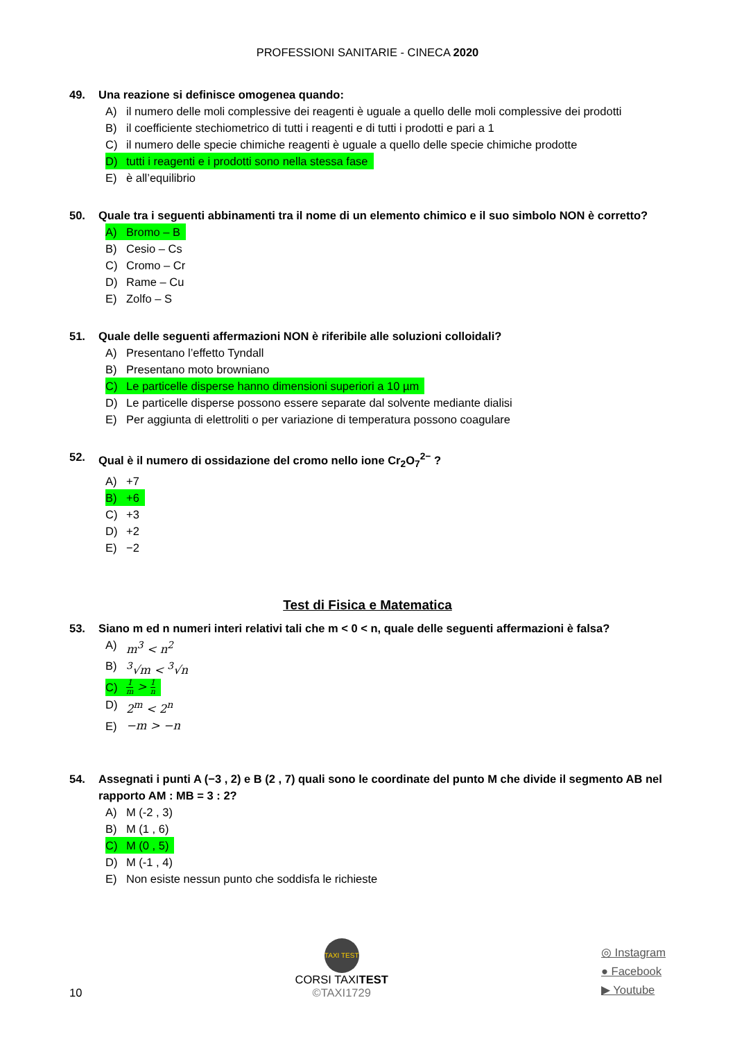PROFESSIONI SANITARIE - CINECA 2020
49. Una reazione si definisce omogenea quando:
A) il numero delle moli complessive dei reagenti è uguale a quello delle moli complessive dei prodotti
B) il coefficiente stechiometrico di tutti i reagenti e di tutti i prodotti e pari a 1
C) il numero delle specie chimiche reagenti è uguale a quello delle specie chimiche prodotte
D) tutti i reagenti e i prodotti sono nella stessa fase
E) è all’equilibrio
50. Quale tra i seguenti abbinamenti tra il nome di un elemento chimico e il suo simbolo NON è corretto?
A) Bromo – B
B) Cesio – Cs
C) Cromo – Cr
D) Rame – Cu
E) Zolfo – S
51. Quale delle seguenti affermazioni NON è riferibile alle soluzioni colloidali?
A) Presentano l’effetto Tyndall
B) Presentano moto browniano
C) Le particelle disperse hanno dimensioni superiori a 10 µm
D) Le particelle disperse possono essere separate dal solvente mediante dialisi
E) Per aggiunta di elettroliti o per variazione di temperatura possono coagulare
52. Qual è il numero di ossidazione del cromo nello ione Cr<sub>2</sub>O<sub>7</sub><sup>2−</sup> ?
A) +7
B) +6
C) +3
D) +2
E) −2
Test di Fisica e Matematica
53. Siano m ed n numeri interi relativi tali che m < 0 < n, quale delle seguenti affermazioni è falsa?
A) m<sup>3</sup> < n<sup>2</sup>
B) <sup>3</sup>√m < <sup>3</sup>√n
C) 1 m > 1 n
D) 2<sup>m</sup> < 2<sup>n</sup>
E) −m > −n
54. Assegnati i punti A (−3 , 2) e B (2 , 7) quali sono le coordinate del punto M che divide il segmento AB nel rapporto AM : MB = 3 : 2?
A) M (-2 , 3)
B) M (1 , 6)
C) M (0 , 5)
D) M (-1 , 4)
E) Non esiste nessun punto che soddisfa le richieste
10
TAXI TEST
CORSI TAXITEST
©TAXI1729
◎ Instagram
● Facebook
▶ Youtube